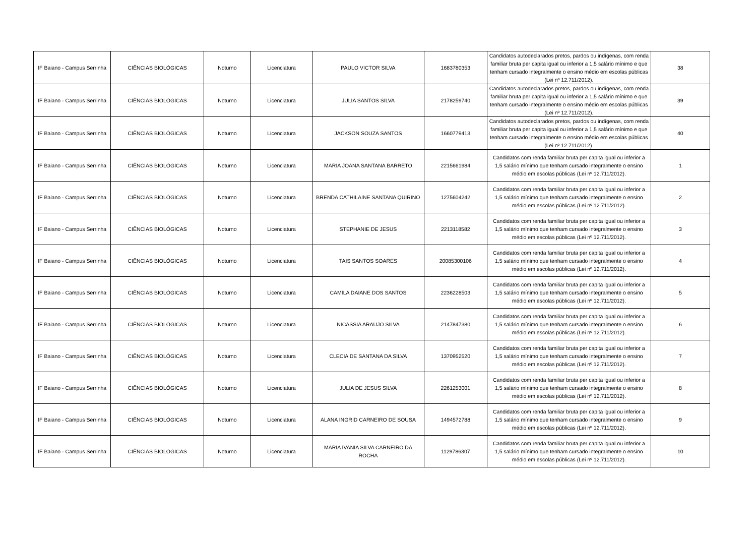| IF Baiano - Campus Serrinha | CIÊNCIAS BIOLÓGICAS | Noturno | Licenciatura | PAULO VICTOR SILVA | 1683780353 | Candidatos autodeclarados pretos, pardos ou indígenas, com renda familiar bruta per capita igual ou inferior a 1,5 salário mínimo e que tenham cursado integralmente o ensino médio em escolas públicas (Lei nº 12.711/2012). | 38 |
| IF Baiano - Campus Serrinha | CIÊNCIAS BIOLÓGICAS | Noturno | Licenciatura | JULIA SANTOS SILVA | 2178259740 | Candidatos autodeclarados pretos, pardos ou indígenas, com renda familiar bruta per capita igual ou inferior a 1,5 salário mínimo e que tenham cursado integralmente o ensino médio em escolas públicas (Lei nº 12.711/2012). | 39 |
| IF Baiano - Campus Serrinha | CIÊNCIAS BIOLÓGICAS | Noturno | Licenciatura | JACKSON SOUZA SANTOS | 1660779413 | Candidatos autodeclarados pretos, pardos ou indígenas, com renda familiar bruta per capita igual ou inferior a 1,5 salário mínimo e que tenham cursado integralmente o ensino médio em escolas públicas (Lei nº 12.711/2012). | 40 |
| IF Baiano - Campus Serrinha | CIÊNCIAS BIOLÓGICAS | Noturno | Licenciatura | MARIA JOANA SANTANA BARRETO | 2215661984 | Candidatos com renda familiar bruta per capita igual ou inferior a 1,5 salário mínimo que tenham cursado integralmente o ensino médio em escolas públicas (Lei nº 12.711/2012). | 1 |
| IF Baiano - Campus Serrinha | CIÊNCIAS BIOLÓGICAS | Noturno | Licenciatura | BRENDA CATHILAINE SANTANA QUIRINO | 1275604242 | Candidatos com renda familiar bruta per capita igual ou inferior a 1,5 salário mínimo que tenham cursado integralmente o ensino médio em escolas públicas (Lei nº 12.711/2012). | 2 |
| IF Baiano - Campus Serrinha | CIÊNCIAS BIOLÓGICAS | Noturno | Licenciatura | STEPHANIE DE JESUS | 2213118582 | Candidatos com renda familiar bruta per capita igual ou inferior a 1,5 salário mínimo que tenham cursado integralmente o ensino médio em escolas públicas (Lei nº 12.711/2012). | 3 |
| IF Baiano - Campus Serrinha | CIÊNCIAS BIOLÓGICAS | Noturno | Licenciatura | TAIS SANTOS SOARES | 20085300106 | Candidatos com renda familiar bruta per capita igual ou inferior a 1,5 salário mínimo que tenham cursado integralmente o ensino médio em escolas públicas (Lei nº 12.711/2012). | 4 |
| IF Baiano - Campus Serrinha | CIÊNCIAS BIOLÓGICAS | Noturno | Licenciatura | CAMILA DAIANE DOS SANTOS | 2236228503 | Candidatos com renda familiar bruta per capita igual ou inferior a 1,5 salário mínimo que tenham cursado integralmente o ensino médio em escolas públicas (Lei nº 12.711/2012). | 5 |
| IF Baiano - Campus Serrinha | CIÊNCIAS BIOLÓGICAS | Noturno | Licenciatura | NICASSIA ARAUJO SILVA | 2147847380 | Candidatos com renda familiar bruta per capita igual ou inferior a 1,5 salário mínimo que tenham cursado integralmente o ensino médio em escolas públicas (Lei nº 12.711/2012). | 6 |
| IF Baiano - Campus Serrinha | CIÊNCIAS BIOLÓGICAS | Noturno | Licenciatura | CLECIA DE SANTANA DA SILVA | 1370952520 | Candidatos com renda familiar bruta per capita igual ou inferior a 1,5 salário mínimo que tenham cursado integralmente o ensino médio em escolas públicas (Lei nº 12.711/2012). | 7 |
| IF Baiano - Campus Serrinha | CIÊNCIAS BIOLÓGICAS | Noturno | Licenciatura | JULIA DE JESUS SILVA | 2261253001 | Candidatos com renda familiar bruta per capita igual ou inferior a 1,5 salário mínimo que tenham cursado integralmente o ensino médio em escolas públicas (Lei nº 12.711/2012). | 8 |
| IF Baiano - Campus Serrinha | CIÊNCIAS BIOLÓGICAS | Noturno | Licenciatura | ALANA INGRID CARNEIRO DE SOUSA | 1494572788 | Candidatos com renda familiar bruta per capita igual ou inferior a 1,5 salário mínimo que tenham cursado integralmente o ensino médio em escolas públicas (Lei nº 12.711/2012). | 9 |
| IF Baiano - Campus Serrinha | CIÊNCIAS BIOLÓGICAS | Noturno | Licenciatura | MARIA IVANIA SILVA CARNEIRO DA ROCHA | 1129786307 | Candidatos com renda familiar bruta per capita igual ou inferior a 1,5 salário mínimo que tenham cursado integralmente o ensino médio em escolas públicas (Lei nº 12.711/2012). | 10 |